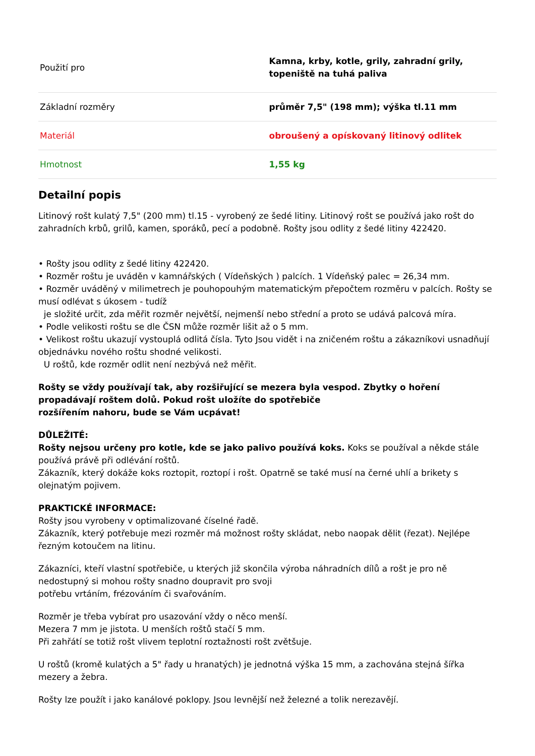| Použití pro | Kamna, krby, kotle, grily, zahradní grily, topeniště na tuhá paliva |
| Základní rozměry | průměr 7,5" (198 mm); výška tl.11 mm |
| Materiál | obroušený a opískovaný litinový odlitek |
| Hmotnost | 1,55 kg |
Detailní popis
Litinový rošt kulatý 7,5" (200 mm) tl.15 - vyrobený ze šedé litiny. Litinový rošt se používá jako rošt do zahradních krbů, grilů, kamen, sporáků, pecí a podobně. Rošty jsou odlity z šedé litiny 422420.
• Rošty jsou odlity z šedé litiny 422420.
• Rozměr roštu je uváděn v kamnářských ( Vídeňských ) palcích. 1 Vídeňský palec = 26,34 mm.
• Rozměr uváděný v milimetrech je pouhopouhým matematickým přepočtem rozměru v palcích. Rošty se musí odlévat s úkosem - tudíž
je složité určit, zda měřit rozměr největší, nejmenší nebo střední a proto se udává palcová míra.
• Podle velikosti roštu se dle ČSN může rozměr lišit až o 5 mm.
• Velikost roštu ukazují vystouplá odlitá čísla. Tyto Jsou vidět i na zničeném roštu a zákazníkovi usnadňují objednávku nového roštu shodné velikosti.
U roštů, kde rozměr odlit není nezbývá než měřit.
Rošty se vždy používají tak, aby rozšiřující se mezera byla vespod. Zbytky o hoření propadávají roštem dolů. Pokud rošt uložíte do spotřebiče
rozšířením nahoru, bude se Vám ucpávat!
DŮLEŽITÉ:
Rošty nejsou určeny pro kotle, kde se jako palivo používá koks. Koks se používal a někde stále používá právě při odlévání roštů.
Zákazník, který dokáže koks roztopit, roztopí i rošt. Opatrně se také musí na černé uhlí a brikety s olejnatým pojivem.
PRAKTICKÉ INFORMACE:
Rošty jsou vyrobeny v optimalizované číselné řadě.
Zákazník, který potřebuje mezi rozměr má možnost rošty skládat, nebo naopak dělit (řezat). Nejlépe řezným kotoučem na litinu.
Zákazníci, kteří vlastní spotřebiče, u kterých již skončila výroba náhradních dílů a rošt je pro ně nedostupný si mohou rošty snadno doupravit pro svoji
potřebu vrtáním, frézováním či svařováním.
Rozměr je třeba vybírat pro usazování vždy o něco menší.
Mezera 7 mm je jistota. U menších roštů stačí 5 mm.
Při zahřátí se totiž rošt vlivem teplotní roztažnosti rošt zvětšuje.
U roštů (kromě kulatých a 5" řady u hranatých) je jednotná výška 15 mm, a zachována stejná šířka mezery a žebra.
Rošty lze použít i jako kanálové poklopy. Jsou levnější než železné a tolik nerezavějí.